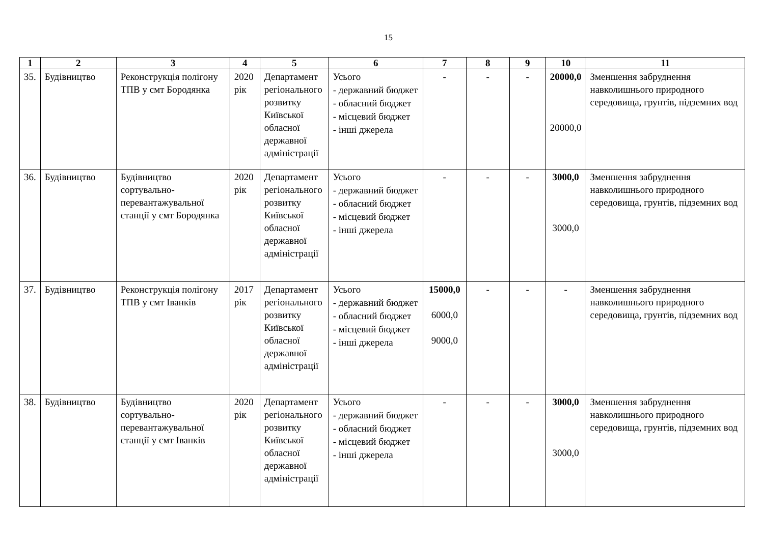15
| 1 | 2 | 3 | 4 | 5 | 6 | 7 | 8 | 9 | 10 | 11 |
| --- | --- | --- | --- | --- | --- | --- | --- | --- | --- | --- |
| 35. | Будівництво | Реконструкція полігону ТПВ у смт Бородянка | 2020 рік | Департамент регіонального розвитку Київської обласної державної адміністрації | Усього - державний бюджет - обласний бюджет - місцевий бюджет - інші джерела | - | - | - | 20000,0 20000,0 | Зменшення забруднення навколишнього природного середовища, грунтів, підземних вод |
| 36. | Будівництво | Будівництво сортувально-перевантажувальної станції у смт Бородянка | 2020 рік | Департамент регіонального розвитку Київської обласної державної адміністрації | Усього - державний бюджет - обласний бюджет - місцевий бюджет - інші джерела | - | - | - | 3000,0 3000,0 | Зменшення забруднення навколишнього природного середовища, грунтів, підземних вод |
| 37. | Будівництво | Реконструкція полігону ТПВ у смт Іванків | 2017 рік | Департамент регіонального розвитку Київської обласної державної адміністрації | Усього - державний бюджет - обласний бюджет - місцевий бюджет - інші джерела | 15000,0 6000,0 9000,0 | - | - | - | Зменшення забруднення навколишнього природного середовища, грунтів, підземних вод |
| 38. | Будівництво | Будівництво сортувально-перевантажувальної станції у смт Іванків | 2020 рік | Департамент регіонального розвитку Київської обласної державної адміністрації | Усього - державний бюджет - обласний бюджет - місцевий бюджет - інші джерела | - | - | - | 3000,0 3000,0 | Зменшення забруднення навколишнього природного середовища, грунтів, підземних вод |